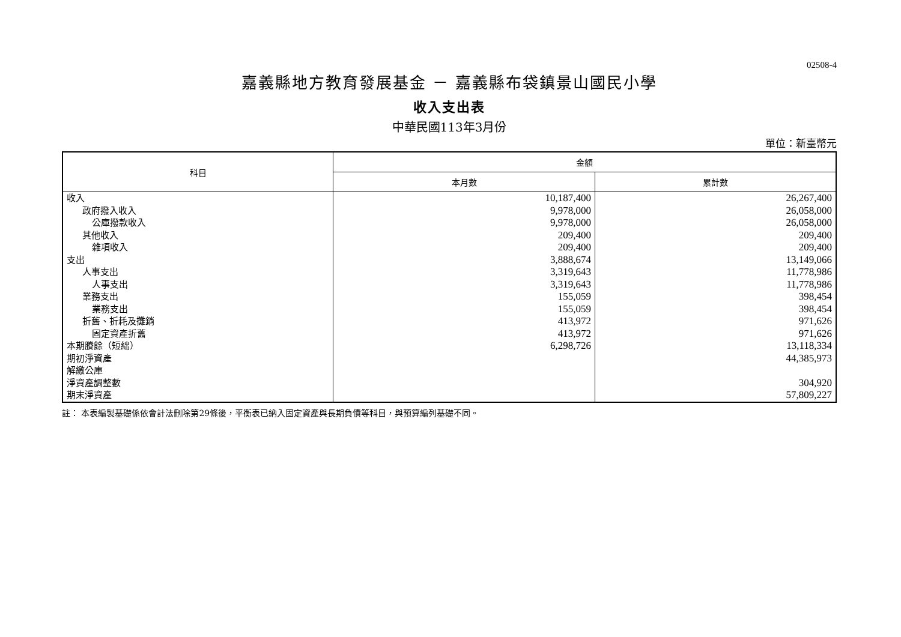02508-4
嘉義縣地方教育發展基金 － 嘉義縣布袋鎮景山國民小學
收入支出表
中華民國113年3月份
單位：新臺幣元
| 科目 | 金額 | |
| --- | --- | --- |
| | 本月數 | 累計數 |
| 收入 | 10,187,400 | 26,267,400 |
| 政府撥入收入 | 9,978,000 | 26,058,000 |
| 公庫撥款收入 | 9,978,000 | 26,058,000 |
| 其他收入 | 209,400 | 209,400 |
| 雜項收入 | 209,400 | 209,400 |
| 支出 | 3,888,674 | 13,149,066 |
| 人事支出 | 3,319,643 | 11,778,986 |
| 人事支出 | 3,319,643 | 11,778,986 |
| 業務支出 | 155,059 | 398,454 |
| 業務支出 | 155,059 | 398,454 |
| 折舊、折耗及攤銷 | 413,972 | 971,626 |
| 固定資產折舊 | 413,972 | 971,626 |
| 本期賸餘（短絀） | 6,298,726 | 13,118,334 |
| 期初淨資產 | | 44,385,973 |
| 解繳公庫 | | |
| 淨資產調整數 | | 304,920 |
| 期末淨資產 | | 57,809,227 |
註： 本表編製基礎係依會計法刪除第29條後，平衡表已納入固定資產與長期負債等科目，與預算編列基礎不同。